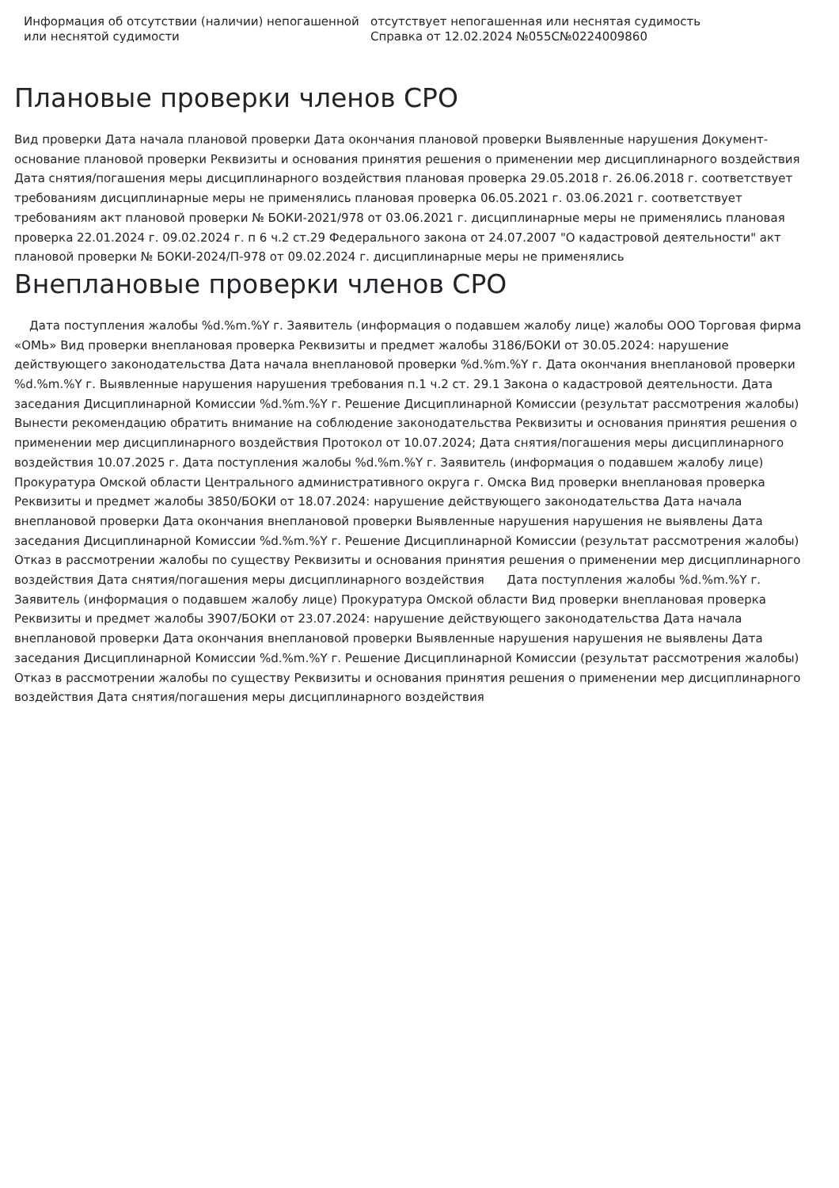| Информация об отсутствии (наличии) непогашенной или неснятой судимости | отсутствует непогашенная или неснятая судимость Справка от 12.02.2024 №055С№0224009860 |
Плановые проверки членов СРО
Вид проверки Дата начала плановой проверки Дата окончания плановой проверки Выявленные нарушения Документ-основание плановой проверки Реквизиты и основания принятия решения о применении мер дисциплинарного воздействия Дата снятия/погашения меры дисциплинарного воздействия плановая проверка 29.05.2018 г. 26.06.2018 г. соответствует требованиям дисциплинарные меры не применялись плановая проверка 06.05.2021 г. 03.06.2021 г. соответствует требованиям акт плановой проверки № БОКИ-2021/978 от 03.06.2021 г. дисциплинарные меры не применялись плановая проверка 22.01.2024 г. 09.02.2024 г. п 6 ч.2 ст.29 Федерального закона от 24.07.2007 "О кадастровой деятельности" акт плановой проверки № БОКИ-2024/П-978 от 09.02.2024 г. дисциплинарные меры не применялись
Внеплановые проверки членов СРО
Дата поступления жалобы %d.%m.%Y г. Заявитель (информация о подавшем жалобу лице) жалобы ООО Торговая фирма «ОМЬ» Вид проверки внеплановая проверка Реквизиты и предмет жалобы 3186/БОКИ от 30.05.2024: нарушение действующего законодательства Дата начала внеплановой проверки %d.%m.%Y г. Дата окончания внеплановой проверки %d.%m.%Y г. Выявленные нарушения нарушения требования п.1 ч.2 ст. 29.1 Закона о кадастровой деятельности. Дата заседания Дисциплинарной Комиссии %d.%m.%Y г. Решение Дисциплинарной Комиссии (результат рассмотрения жалобы) Вынести рекомендацию обратить внимание на соблюдение законодательства Реквизиты и основания принятия решения о применении мер дисциплинарного воздействия Протокол от 10.07.2024; Дата снятия/погашения меры дисциплинарного воздействия 10.07.2025 г. Дата поступления жалобы %d.%m.%Y г. Заявитель (информация о подавшем жалобу лице) Прокуратура Омской области Центрального административного округа г. Омска Вид проверки внеплановая проверка Реквизиты и предмет жалобы 3850/БОКИ от 18.07.2024: нарушение действующего законодательства Дата начала внеплановой проверки Дата окончания внеплановой проверки Выявленные нарушения нарушения не выявлены Дата заседания Дисциплинарной Комиссии %d.%m.%Y г. Решение Дисциплинарной Комиссии (результат рассмотрения жалобы) Отказ в рассмотрении жалобы по существу Реквизиты и основания принятия решения о применении мер дисциплинарного воздействия Дата снятия/погашения меры дисциплинарного воздействия Дата поступления жалобы %d.%m.%Y г. Заявитель (информация о подавшем жалобу лице) Прокуратура Омской области Вид проверки внеплановая проверка Реквизиты и предмет жалобы 3907/БОКИ от 23.07.2024: нарушение действующего законодательства Дата начала внеплановой проверки Дата окончания внеплановой проверки Выявленные нарушения нарушения не выявлены Дата заседания Дисциплинарной Комиссии %d.%m.%Y г. Решение Дисциплинарной Комиссии (результат рассмотрения жалобы) Отказ в рассмотрении жалобы по существу Реквизиты и основания принятия решения о применении мер дисциплинарного воздействия Дата снятия/погашения меры дисциплинарного воздействия